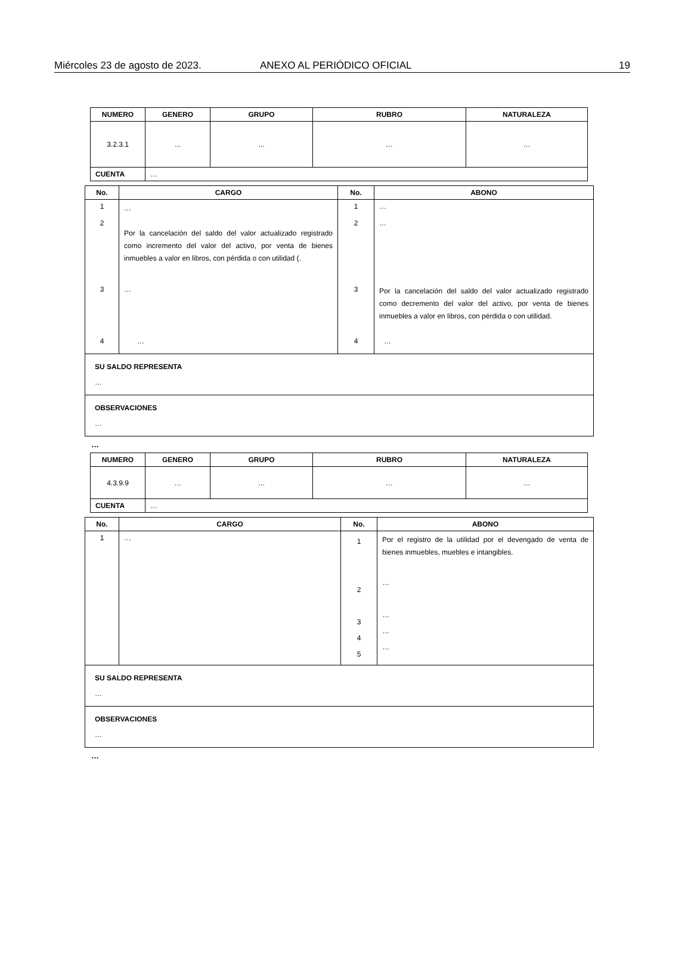Miércoles 23 de agosto de 2023. ANEXO AL PERIÓDICO OFICIAL 19
| NUMERO | GENERO | GRUPO | RUBRO | NATURALEZA |
| --- | --- | --- | --- | --- |
| 3.2.3.1 | ... | ... | … | … |
| CUENTA | … | | | |
| No. | CARGO | No. | ABONO |
| --- | --- | --- | --- |
| 1 2 | … Por la cancelación del saldo del valor actualizado registrado como incremento del valor del activo, por venta de bienes inmuebles a valor en libros, con pérdida o con utilidad (. | 1 2 | … … |
| 3 | … | 3 | Por la cancelación del saldo del valor actualizado registrado como decremento del valor del activo, por venta de bienes inmuebles a valor en libros, con pérdida o con utilidad. |
| 4 | … | 4 | … |
| SU SALDO REPRESENTA … | | | |
| OBSERVACIONES … | | | |
…
| NUMERO | GENERO | GRUPO | RUBRO | NATURALEZA |
| --- | --- | --- | --- | --- |
| 4.3.9.9 | … | … | … | … |
| CUENTA | … | | | |
| No. | CARGO | No. | ABONO |
| --- | --- | --- | --- |
| 1 | … | 1 2 3 4 5 | Por el registro de la utilidad por el devengado de venta de bienes inmuebles, muebles e intangibles. … … … … |
| SU SALDO REPRESENTA … | | | |
| OBSERVACIONES … | | | |
…